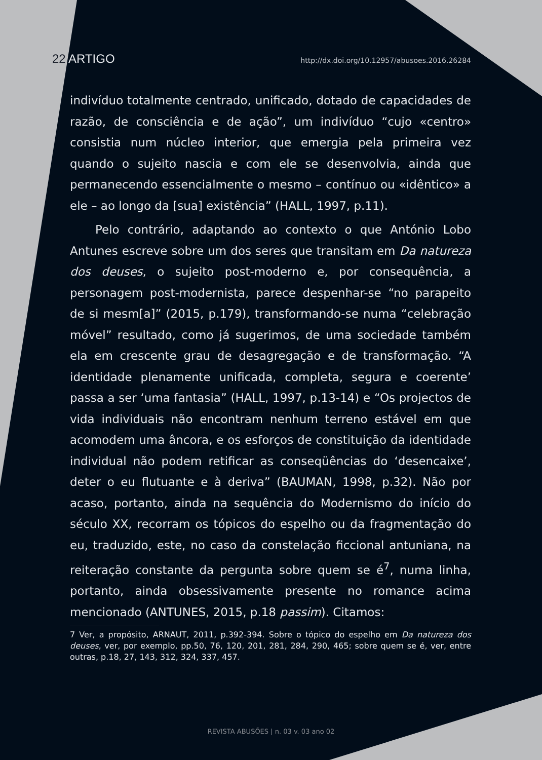22 ARTIGO http://dx.doi.org/10.12957/abusoes.2016.26284
indivíduo totalmente centrado, unificado, dotado de capacidades de razão, de consciência e de ação”, um indivíduo “cujo «centro» consistia num núcleo interior, que emergia pela primeira vez quando o sujeito nascia e com ele se desenvolvia, ainda que permanecendo essencialmente o mesmo – contínuo ou «idêntico» a ele – ao longo da [sua] existência” (HALL, 1997, p.11).
Pelo contrário, adaptando ao contexto o que António Lobo Antunes escreve sobre um dos seres que transitam em Da natureza dos deuses, o sujeito post-moderno e, por consequência, a personagem post-modernista, parece despenhar-se “no parapeito de si mesm[a]” (2015, p.179), transformando-se numa “celebração móvel” resultado, como já sugerimos, de uma sociedade também ela em crescente grau de desagregação e de transformação. “A identidade plenamente unificada, completa, segura e coerente’ passa a ser ‘uma fantasia” (HALL, 1997, p.13-14) e “Os projectos de vida individuais não encontram nenhum terreno estável em que acomodem uma âncora, e os esforços de constituição da identidade individual não podem retificar as conseqüências do ‘desencaixe’, deter o eu flutuante e à deriva” (BAUMAN, 1998, p.32). Não por acaso, portanto, ainda na sequência do Modernismo do início do século XX, recorram os tópicos do espelho ou da fragmentação do eu, traduzido, este, no caso da constelação ficcional antuniana, na reiteração constante da pergunta sobre quem se é<sup>7</sup>, numa linha, portanto, ainda obsessivamente presente no romance acima mencionado (ANTUNES, 2015, p.18 passim). Citamos:
7 Ver, a propósito, ARNAUT, 2011, p.392-394. Sobre o tópico do espelho em Da natureza dos deuses, ver, por exemplo, pp.50, 76, 120, 201, 281, 284, 290, 465; sobre quem se é, ver, entre outras, p.18, 27, 143, 312, 324, 337, 457.
REVISTA ABUSÕES | n. 03 v. 03 ano 02